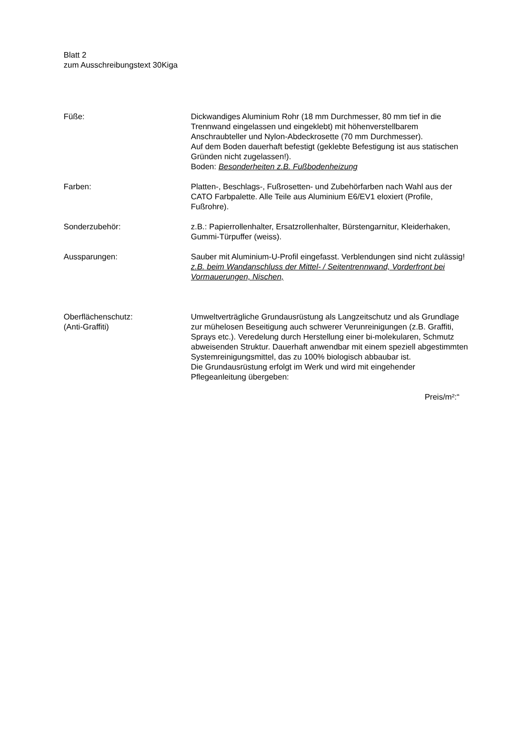Blatt 2
zum Ausschreibungstext 30Kiga
Füße: Dickwandiges Aluminium Rohr (18 mm Durchmesser, 80 mm tief in die Trennwand eingelassen und eingeklebt) mit höhenverstellbarem Anschraubteller und Nylon-Abdeckrosette (70 mm Durchmesser).
Auf dem Boden dauerhaft befestigt (geklebte Befestigung ist aus statischen Gründen nicht zugelassen!).
Boden: Besonderheiten z.B. Fußbodenheizung
Farben: Platten-, Beschlags-, Fußrosetten- und Zubehörfarben nach Wahl aus der CATO Farbpalette. Alle Teile aus Aluminium E6/EV1 eloxiert (Profile, Fußrohre).
Sonderzubehör: z.B.: Papierrollenhalter, Ersatzrollenhalter, Bürstengarnitur, Kleiderhaken, Gummi-Türpuffer (weiss).
Aussparungen: Sauber mit Aluminium-U-Profil eingefasst. Verblendungen sind nicht zulässig!
z.B. beim Wandanschluss der Mittel- / Seitentrennwand, Vorderfront bei Vormauerungen, Nischen,
Oberflächenschutz:
(Anti-Graffiti)
Umweltverträgliche Grundausrüstung als Langzeitschutz und als Grundlage zur mühelosen Beseitigung auch schwerer Verunreinigungen (z.B. Graffiti, Sprays etc.). Veredelung durch Herstellung einer bi-molekularen, Schmutz abweisenden Struktur. Dauerhaft anwendbar mit einem speziell abgestimmten Systemreinigungsmittel, das zu 100% biologisch abbaubar ist.
Die Grundausrüstung erfolgt im Werk und wird mit eingehender Pflegeanleitung übergeben:
Preis/m²:“